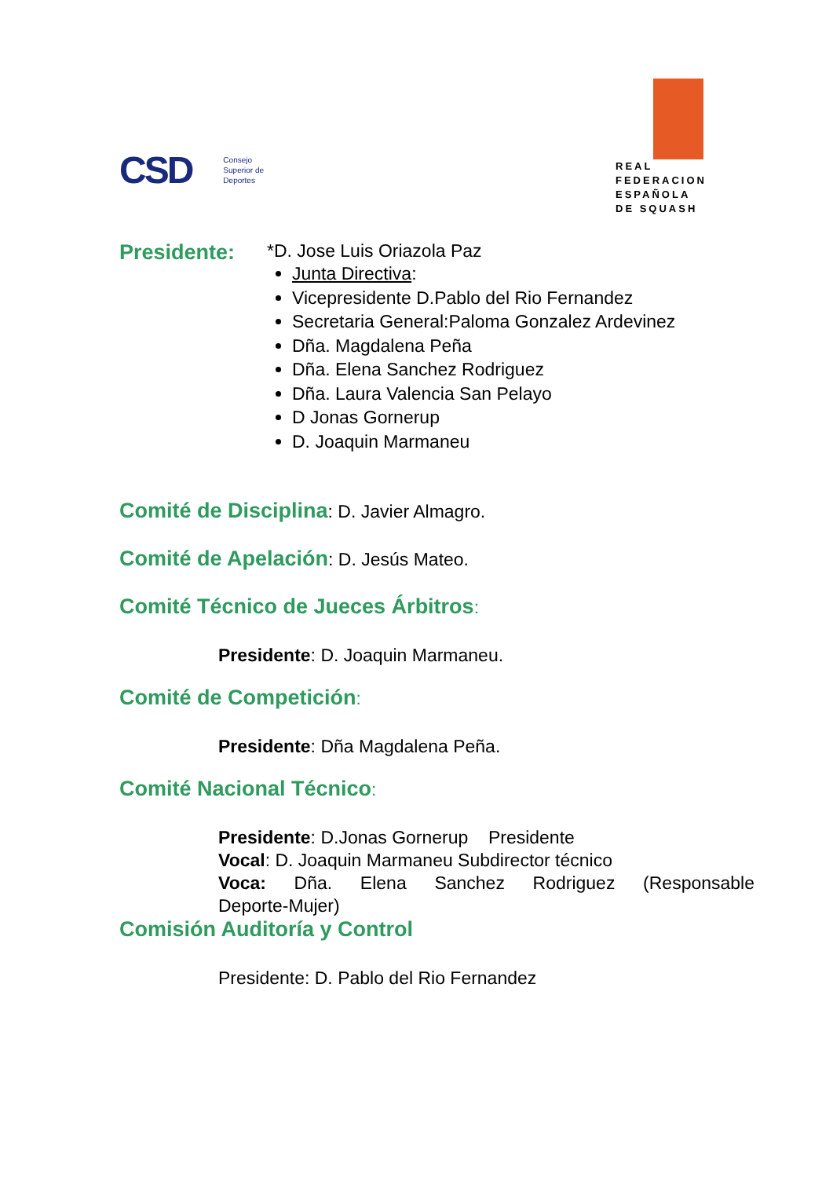CSD Consejo
Superior de
Deportes
REAL
FEDERACION
ESPAÑOLA
DE SQUASH
Presidente:
*D. Jose Luis Oriazola Paz
Junta Directiva:
Vicepresidente D.Pablo del Rio Fernandez
Secretaria General:Paloma Gonzalez Ardevinez
Dña. Magdalena Peña
Dña. Elena Sanchez Rodriguez
Dña. Laura Valencia San Pelayo
D Jonas Gornerup
D. Joaquin Marmaneu
Comité de Disciplina: D. Javier Almagro.
Comité de Apelación: D. Jesús Mateo.
Comité Técnico de Jueces Árbitros:
Presidente: D. Joaquin Marmaneu.
Comité de Competición:
Presidente: Dña Magdalena Peña.
Comité Nacional Técnico:
Presidente: D.Jonas Gornerup Presidente
Vocal: D. Joaquin Marmaneu Subdirector técnico
Voca: Dña. Elena Sanchez Rodriguez (Responsable Deporte-Mujer)
Comisión Auditoría y Control
Presidente: D. Pablo del Rio Fernandez